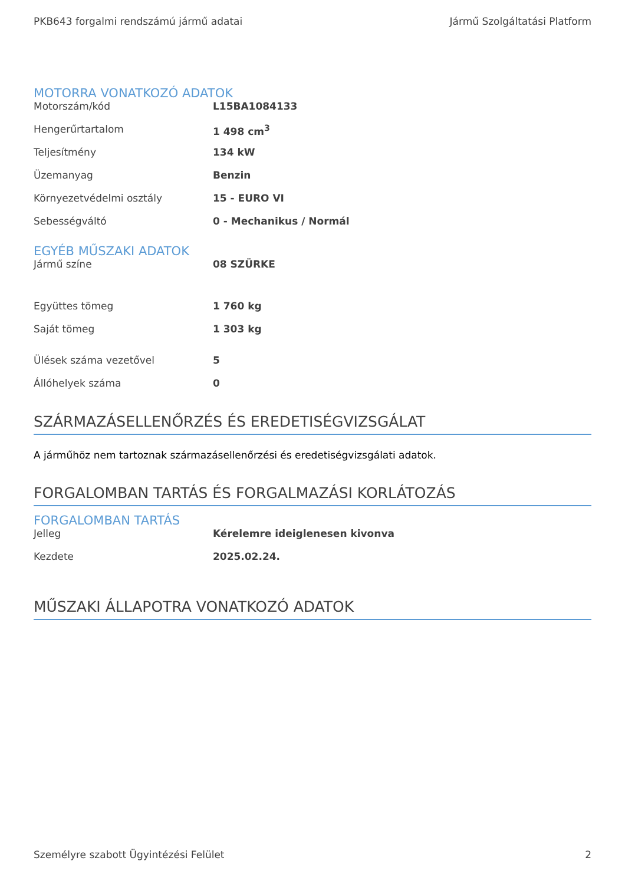PKB643 forgalmi rendszámú jármű adatai Jármű Szolgáltatási Platform
MOTORRA VONATKOZÓ ADATOK
| Motorszám/kód | L15BA1084133 |
| Hengerűrtartalom | 1 498 cm<sup>3</sup> |
| Teljesítmény | 134 kW |
| Üzemanyag | Benzin |
| Környezetvédelmi osztály | 15 - EURO VI |
| Sebességváltó | 0 - Mechanikus / Normál |
EGYÉB MŰSZAKI ADATOK
| Jármű színe | 08 SZÜRKE |
| Együttes tömeg | 1 760 kg |
| Saját tömeg | 1 303 kg |
| Ülések száma vezetővel | 5 |
| Állóhelyek száma | 0 |
SZÁRMAZÁSELLENŐRZÉS ÉS EREDETISÉGVIZSGÁLAT
A járműhöz nem tartoznak származásellenőrzési és eredetiségvizsgálati adatok.
FORGALOMBAN TARTÁS ÉS FORGALMAZÁSI KORLÁTOZÁS
FORGALOMBAN TARTÁS
| Jelleg | Kérelemre ideiglenesen kivonva |
| Kezdete | 2025.02.24. |
MŰSZAKI ÁLLAPOTRA VONATKOZÓ ADATOK
Személyre szabott Ügyintézési Felület 2